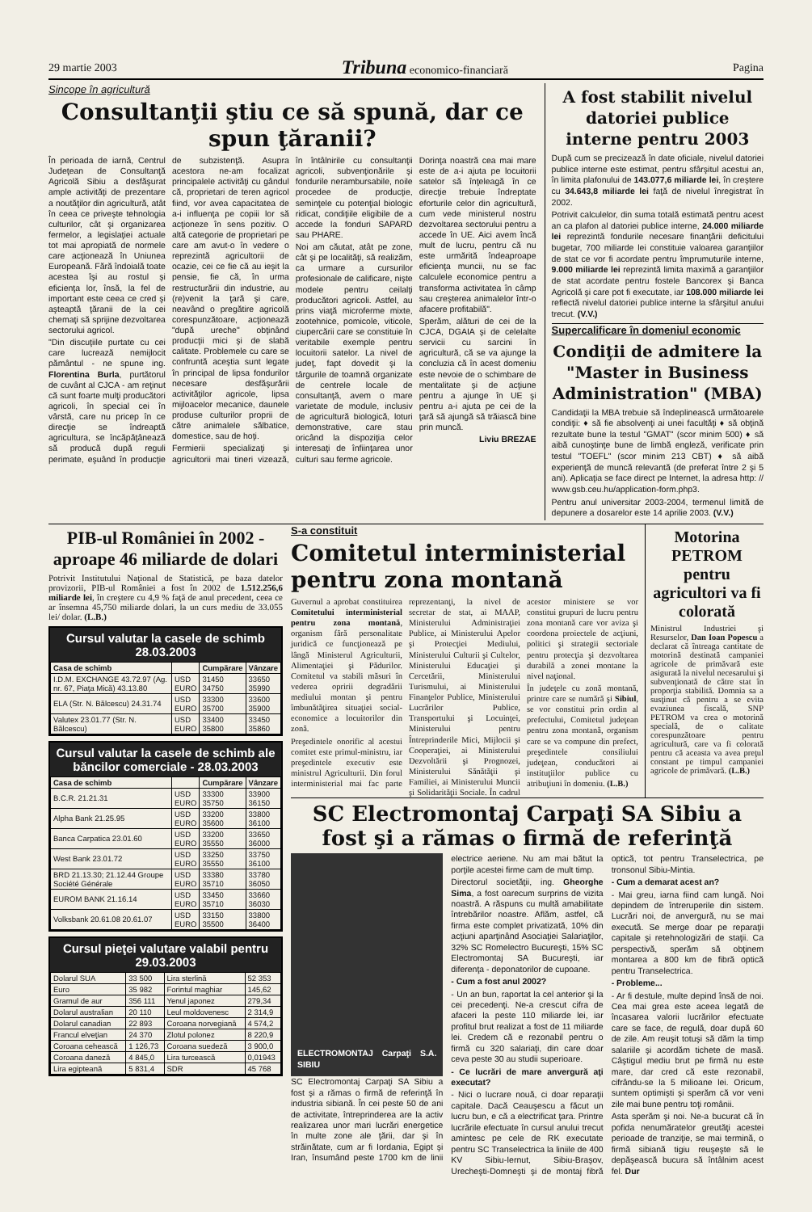29 martie 2003 Tribuna economico-financiară Pagina
Sincope în agricultură
Consultanţii ştiu ce să spună, dar ce spun ţăranii?
În perioada de iarnă, Centrul Judeţean de Consultanţă Agricolă Sibiu a desfăşurat ample activităţi de prezentare a noutăţilor din agricultură, atât în ceea ce priveşte tehnologia culturilor, cât şi organizarea fermelor, a legislaţiei actuale tot mai apropiată de normele care acţionează în Uniunea Europeană. Fără îndoială toate acestea îşi au rostul şi eficienţa lor, însă, la fel de important este ceea ce cred şi aşteaptă ţăranii de la cei chemaţi să sprijine dezvoltarea sectorului agricol.
"Din discuţiile purtate cu cei care lucrează nemijlocit pământul - ne spune ing. Florentina Burla, purtătorul de cuvânt al CJCA - am reţinut că sunt foarte mulţi producători agricoli, în special cei în vârstă, care nu pricep în ce direcţie se îndreaptă agricultura, se încăpăţânează să producă după reguli perimate, eşuând în producţie de subzistenţă. Asupra acestora ne-am focalizat principalele activităţi cu gândul că, proprietari de teren agricol fiind, vor avea capacitatea de a-i influenţa pe copiii lor să acţioneze în sens pozitiv. O altă categorie de proprietari pe care am avut-o în vedere o reprezintă agricultorii de ocazie, cei ce fie că au ieşit la pensie, fie că, în urma restructurării din industrie, au (re)venit la ţară şi care, neavând o pregătire agricolă corespunzătoare, acţionează "după ureche" obţinând producţii mici şi de slabă calitate. Problemele cu care se confruntă aceştia sunt legate în principal de lipsa fondurilor necesare desfăşurării activităţilor agricole, lipsa mijloacelor mecanice, daunele produse culturilor proprii de către animalele sălbatice, domestice, sau de hoţi.
Fermierii specializaţi şi agricultorii mai tineri vizează, în întâlnirile cu consultanţii agricoli, subvenţionările şi fondurile nerambursabile, noile procedee de producţie, seminţele cu potenţial biologic ridicat, condiţiile eligibile de a accede la fonduri SAPARD sau PHARE.
Noi am căutat, atât pe zone, cât şi pe localităţi, să realizăm, ca urmare a cursurilor profesionale de calificare, nişte modele pentru ceilalţi producători agricoli. Astfel, au prins viaţă microferme mixte, zootehnice, pomicole, viticole, ciupercării care se constituie în veritabile exemple pentru locuitorii satelor. La nivel de judeţ, fapt dovedit şi la târgurile de toamnă organizate de centrele locale de consultanţă, avem o mare varietate de module, inclusiv de agricultură biologică, loturi demonstrative, care stau oricând la dispoziţia celor interesaţi de înfiinţarea unor culturi sau ferme agricole.
Dorinţa noastră cea mai mare este de a-i ajuta pe locuitorii satelor să înţeleagă în ce direcţie trebuie îndreptate eforturile celor din agricultură, cum vede ministerul nostru dezvoltarea sectorului pentru a accede în UE. Aici avem încă mult de lucru, pentru că nu este urmărită îndeaproape eficienţa muncii, nu se fac calculele economice pentru a transforma activitatea în câmp sau creşterea animalelor într-o afacere profitabilă".
Sperăm, alături de cei de la CJCA, DGAIA şi de celelalte servicii cu sarcini în agricultură, că se va ajunge la concluzia că în acest domeniu este nevoie de o schimbare de mentalitate şi de acţiune pentru a ajunge în UE şi pentru a-i ajuta pe cei de la ţară să ajungă să trăiască bine prin muncă.
Liviu BREZAE
A fost stabilit nivelul datoriei publice interne pentru 2003
După cum se precizează în date oficiale, nivelul datoriei publice interne este estimat, pentru sfârşitul acestui an, în limita plafonului de 143.077,6 miliarde lei, în creştere cu 34.643,8 miliarde lei faţă de nivelul înregistrat în 2002.
Potrivit calculelor, din suma totală estimată pentru acest an ca plafon al datoriei publice interne, 24.000 miliarde lei reprezintă fondurile necesare finanţării deficitului bugetar, 700 miliarde lei constituie valoarea garanţiilor de stat ce vor fi acordate pentru împrumuturile interne, 9.000 miliarde lei reprezintă limita maximă a garanţiilor de stat acordate pentru fostele Bancorex şi Banca Agricolă şi care pot fi executate, iar 108.000 miliarde lei reflectă nivelul datoriei publice interne la sfârşitul anului trecut. (V.V.)
Supercalificare în domeniul economic
Condiţii de admitere la "Master in Business Administration" (MBA)
Candidaţii la MBA trebuie să îndeplinească următoarele condiţii: ♦ să fie absolvenţi ai unei facultăţi ♦ să obţină rezultate bune la testul "GMAT" (scor minim 500) ♦ să aibă cunoştinţe bune de limbă engleză, verificate prin testul "TOEFL" (scor minim 213 CBT) ♦ să aibă experienţă de muncă relevantă (de preferat între 2 şi 5 ani). Aplicaţia se face direct pe Internet, la adresa http: // www.gsb.ceu.hu/application-form.php3.
Pentru anul universitar 2003-2004, termenul limită de depunere a dosarelor este 14 aprilie 2003. (V.V.)
PIB-ul României în 2002 - aproape 46 miliarde de dolari
Potrivit Institutului Naţional de Statistică, pe baza datelor provizorii, PIB-ul României a fost în 2002 de 1.512.256,6 miliarde lei, în creştere cu 4,9 % faţă de anul precedent, ceea ce ar însemna 45,750 miliarde dolari, la un curs mediu de 33.055 lei/ dolar. (L.B.)
Cursul valutar la casele de schimb 28.03.2003
| Casa de schimb | | Cumpărare | Vânzare |
| --- | --- | --- | --- |
| I.D.M. EXCHANGE 43.72.97 (Ag. nr. 67, Piaţa Mică) 43.13.80 | USD EURO | 31450 34750 | 33650 35990 |
| ELA (Str. N. Bălcescu) 24.31.74 | USD EURO | 33300 35700 | 33600 35900 |
| Valutex 23.01.77 (Str. N. Bălcescu) | USD EURO | 33400 35800 | 33450 35860 |
Cursul valutar la casele de schimb ale băncilor comerciale - 28.03.2003
| Casa de schimb | | Cumpărare | Vânzare |
| --- | --- | --- | --- |
| B.C.R. 21.21.31 | USD EURO | 33300 35750 | 33900 36150 |
| Alpha Bank 21.25.95 | USD EURO | 33200 35600 | 33800 36100 |
| Banca Carpatica 23.01.60 | USD EURO | 33200 35550 | 33650 36000 |
| West Bank 23.01.72 | USD EURO | 33250 35550 | 33750 36100 |
| BRD 21.13.30; 21.12.44 Groupe Société Générale | USD EURO | 33380 35710 | 33780 36050 |
| EUROM BANK 21.16.14 | USD EURO | 33450 35710 | 33660 36030 |
| Volksbank 20.61.08 20.61.07 | USD EURO | 33150 35500 | 33800 36400 |
Cursul pieţei valutare valabil pentru 29.03.2003
| Dolarul SUA | 33 500 | Lira sterlină | 52 353 |
| Euro | 35 982 | Forintul maghiar | 145,62 |
| Gramul de aur | 356 111 | Yenul japonez | 279,34 |
| Dolarul australian | 20 110 | Leul moldovenesc | 2 314,9 |
| Dolarul canadian | 22 893 | Coroana norvegiană | 4 574,2 |
| Francul elveţian | 24 370 | Zlotul polonez | 8 220,9 |
| Coroana cehească | 1 126,73 | Coroana suedeză | 3 900,0 |
| Coroana daneză | 4 845,0 | Lira turcească | 0,01943 |
| Lira egipteană | 5 831,4 | SDR | 45 768 |
S-a constituit
Comitetul interministerial pentru zona montană
Guvernul a aprobat constituirea Comitetului interministerial pentru zona montană, organism fără personalitate juridică ce funcţionează pe lângă Ministerul Agriculturii, Alimentaţiei şi Pădurilor. Comitetul va stabili măsuri în vederea opririi degradării mediului montan şi pentru îmbunătăţirea situaţiei social-economice a locuitorilor din zonă.
Preşedintele onorific al acestui comitet este primul-ministru, iar preşedintele executiv este ministrul Agriculturii. Din forul interministerial mai fac parte reprezentanţi, la nivel de secretar de stat, ai MAAP, Ministerului Administraţiei Publice, ai Ministerului Apelor şi Protecţiei Mediului, Ministerului Culturii şi Cultelor, Ministerului Educaţiei şi Cercetării, Ministerului Turismului, ai Ministerului Finanţelor Publice, Ministerului Lucrărilor Publice, Transportului şi Locuinţei, Ministerului pentru Întreprinderile Mici, Mijlocii şi Cooperaţiei, ai Ministerului Dezvoltării şi Prognozei, Ministerului Sănătăţii şi Familiei, ai Ministerului Muncii şi Solidarităţii Sociale. În cadrul acestor ministere se vor constitui grupuri de lucru pentru zona montană care vor aviza şi coordona proiectele de acţiuni, politici şi strategii sectoriale pentru protecţia şi dezvoltarea durabilă a zonei montane la nivel naţional.
În judeţele cu zonă montană, printre care se numără şi Sibiul, se vor constitui prin ordin al prefectului, Comitetul judeţean pentru zona montană, organism care se va compune din prefect, preşedintele consiliului judeţean, conducători ai instituţiilor publice cu atribuţiuni în domeniu. (L.B.)
Motorina PETROM pentru agricultori va fi colorată
Ministrul Industriei şi Resurselor, Dan Ioan Popescu a declarat că întreaga cantitate de motorină destinată campaniei agricole de primăvară este asigurată la nivelul necesarului şi subvenţionată de către stat în proporţia stabilită. Domnia sa a susţinut că pentru a se evita evaziunea fiscală, SNP PETROM va crea o motorină specială, de o calitate corespunzătoare pentru agricultură, care va fi colorată pentru că aceasta va avea preţul constant pe timpul campaniei agricole de primăvară. (L.B.)
SC Electromontaj Carpaţi SA Sibiu a fost şi a rămas o firmă de referinţă
ELECTROMONTAJ Carpaţi S.A. SIBIU
SC Electromontaj Carpaţi SA Sibiu a fost şi a rămas o firmă de referinţă în industria sibiană. În cei peste 50 de ani de activitate, întreprinderea are la activ realizarea unor mari lucrări energetice în multe zone ale ţării, dar şi în străinătate, cum ar fi Iordania, Egipt şi Iran, însumând peste 1700 km de linii electrice aeriene. Nu am mai bătut la porţile acestei firme cam de mult timp.
Directorul societăţii, ing. Gheorghe Sima, a fost oarecum surprins de vizita noastră. A răspuns cu multă amabilitate întrebărilor noastre. Aflăm, astfel, că firma este complet privatizată, 10% din acţiuni aparţinând Asociaţiei Salariaţilor, 32% SC Romelectro Bucureşti, 15% SC Electromontaj SA Bucureşti, iar diferenţa - deponatorilor de cupoane.
- Cum a fost anul 2002?
- Un an bun, raportat la cel anterior şi la cei precedenţi. Ne-a crescut cifra de afaceri la peste 110 miliarde lei, iar profitul brut realizat a fost de 11 miliarde lei. Credem că e rezonabil pentru o firmă cu 320 salariaţi, din care doar ceva peste 30 au studii superioare.
- Ce lucrări de mare anvergură aţi executat?
- Nici o lucrare nouă, ci doar reparaţii capitale. Dacă Ceauşescu a făcut un lucru bun, e că a electrificat ţara. Printre lucrările efectuate în cursul anului trecut amintesc pe cele de RK executate pentru SC Transelectrica la liniile de 400 KV Sibiu-Iernut, Sibiu-Braşov, Urecheşti-Domneşti şi de montaj fibră optică, tot pentru Transelectrica, pe tronsonul Sibiu-Mintia.
- Cum a demarat acest an?
- Mai greu, iarna fiind cam lungă. Noi depindem de întreruperile din sistem. Lucrări noi, de anvergură, nu se mai execută. Se merge doar pe reparaţii capitale şi retehnologizări de staţii. Ca perspectivă, sperăm să obţinem montarea a 800 km de fibră optică pentru Transelectrica.
- Probleme...
- Ar fi destule, multe depind însă de noi. Cea mai grea este aceea legată de încasarea valorii lucrărilor efectuate care se face, de regulă, doar după 60 de zile. Am reuşit totuşi să dăm la timp salariile şi acordăm tichete de masă. Câştigul mediu brut pe firmă nu este mare, dar cred că este rezonabil, cifrându-se la 5 milioane lei. Oricum, suntem optimişti şi sperăm că vor veni zile mai bune pentru toţi românii.
Asta sperăm şi noi. Ne-a bucurat că în pofida nenumăratelor greutăţi acestei perioade de tranziţie, se mai termină, o firmă sibiană tigiu reuşeşte să le depăşească bucura să întâlnim acest fel. Dur